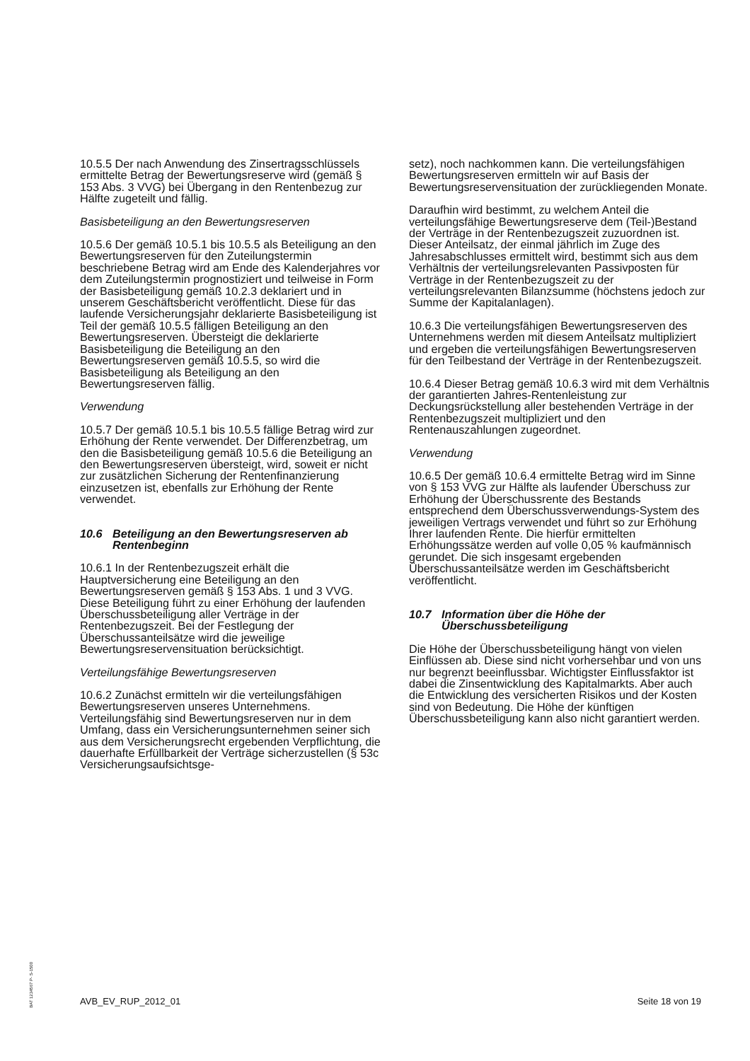10.5.5 Der nach Anwendung des Zinsertragsschlüssels ermittelte Betrag der Bewertungsreserve wird (gemäß § 153 Abs. 3 VVG) bei Übergang in den Rentenbezug zur Hälfte zugeteilt und fällig.
Basisbeteiligung an den Bewertungsreserven
10.5.6 Der gemäß 10.5.1 bis 10.5.5 als Beteiligung an den Bewertungsreserven für den Zuteilungstermin beschriebene Betrag wird am Ende des Kalenderjahres vor dem Zuteilungstermin prognostiziert und teilweise in Form der Basisbeteiligung gemäß 10.2.3 deklariert und in unserem Geschäftsbericht veröffentlicht. Diese für das laufende Versicherungsjahr deklarierte Basisbeteiligung ist Teil der gemäß 10.5.5 fälligen Beteiligung an den Bewertungsreserven. Übersteigt die deklarierte Basisbeteiligung die Beteiligung an den Bewertungsreserven gemäß 10.5.5, so wird die Basisbeteiligung als Beteiligung an den Bewertungsreserven fällig.
Verwendung
10.5.7 Der gemäß 10.5.1 bis 10.5.5 fällige Betrag wird zur Erhöhung der Rente verwendet. Der Differenzbetrag, um den die Basisbeteiligung gemäß 10.5.6 die Beteiligung an den Bewertungsreserven übersteigt, wird, soweit er nicht zur zusätzlichen Sicherung der Rentenfinanzierung einzusetzen ist, ebenfalls zur Erhöhung der Rente verwendet.
10.6 Beteiligung an den Bewertungsreserven ab Rentenbeginn
10.6.1 In der Rentenbezugszeit erhält die Hauptversicherung eine Beteiligung an den Bewertungsreserven gemäß § 153 Abs. 1 und 3 VVG. Diese Beteiligung führt zu einer Erhöhung der laufenden Überschussbeteiligung aller Verträge in der Rentenbezugszeit. Bei der Festlegung der Überschussanteilsätze wird die jeweilige Bewertungsreservensituation berücksichtigt.
Verteilungsfähige Bewertungsreserven
10.6.2 Zunächst ermitteln wir die verteilungsfähigen Bewertungsreserven unseres Unternehmens. Verteilungsfähig sind Bewertungsreserven nur in dem Umfang, dass ein Versicherungsunternehmen seiner sich aus dem Versicherungsrecht ergebenden Verpflichtung, die dauerhafte Erfüllbarkeit der Verträge sicherzustellen (§ 53c Versicherungsaufsichtsge-
setz), noch nachkommen kann. Die verteilungsfähigen Bewertungsreserven ermitteln wir auf Basis der Bewertungsreservensituation der zurückliegenden Monate.
Daraufhin wird bestimmt, zu welchem Anteil die verteilungsfähige Bewertungsreserve dem (Teil-)Bestand der Verträge in der Rentenbezugszeit zuzuordnen ist. Dieser Anteilsatz, der einmal jährlich im Zuge des Jahresabschlusses ermittelt wird, bestimmt sich aus dem Verhältnis der verteilungsrelevanten Passivposten für Verträge in der Rentenbezugszeit zu der verteilungsrelevanten Bilanzsumme (höchstens jedoch zur Summe der Kapitalanlagen).
10.6.3 Die verteilungsfähigen Bewertungsreserven des Unternehmens werden mit diesem Anteilsatz multipliziert und ergeben die verteilungsfähigen Bewertungsreserven für den Teilbestand der Verträge in der Rentenbezugszeit.
10.6.4 Dieser Betrag gemäß 10.6.3 wird mit dem Verhältnis der garantierten Jahres-Rentenleistung zur Deckungsrückstellung aller bestehenden Verträge in der Rentenbezugszeit multipliziert und den Rentenauszahlungen zugeordnet.
Verwendung
10.6.5 Der gemäß 10.6.4 ermittelte Betrag wird im Sinne von § 153 VVG zur Hälfte als laufender Überschuss zur Erhöhung der Überschussrente des Bestands entsprechend dem Überschussverwendungs-System des jeweiligen Vertrags verwendet und führt so zur Erhöhung Ihrer laufenden Rente. Die hierfür ermittelten Erhöhungssätze werden auf volle 0,05 % kaufmännisch gerundet. Die sich insgesamt ergebenden Überschussanteilsätze werden im Geschäftsbericht veröffentlicht.
10.7 Information über die Höhe der Überschussbeteiligung
Die Höhe der Überschussbeteiligung hängt von vielen Einflüssen ab. Diese sind nicht vorhersehbar und von uns nur begrenzt beeinflussbar. Wichtigster Einflussfaktor ist dabei die Zinsentwicklung des Kapitalmarkts. Aber auch die Entwicklung des versicherten Risikos und der Kosten sind von Bedeutung. Die Höhe der künftigen Überschussbeteiligung kann also nicht garantiert werden.
BAT 1234567 P- S-1500
AVB_EV_RUP_2012_01 Seite 18 von 19